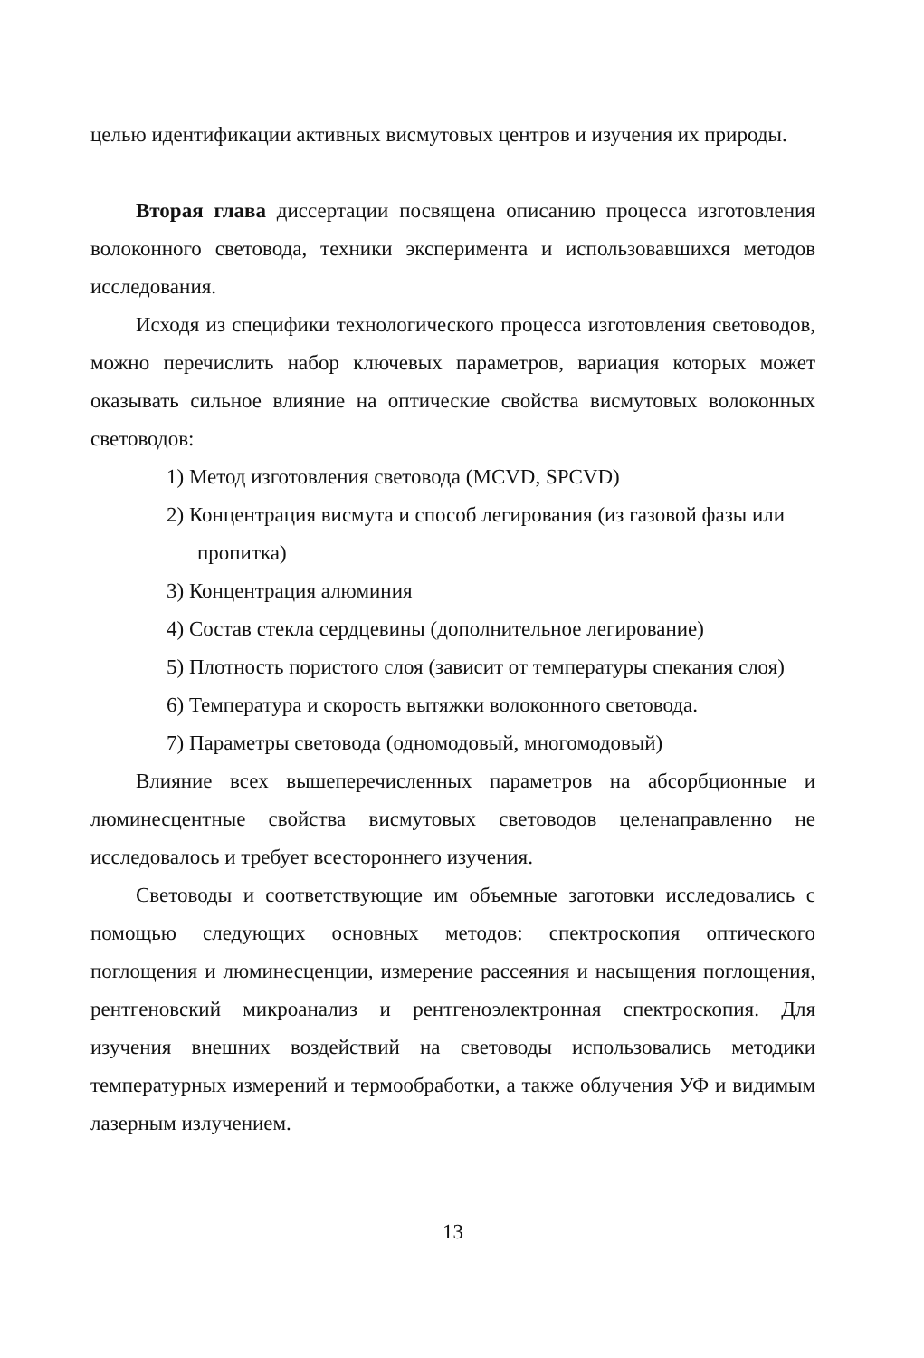целью идентификации активных висмутовых центров и изучения их природы.
Вторая глава диссертации посвящена описанию процесса изготовления волоконного световода, техники эксперимента и использовавшихся методов исследования.
Исходя из специфики технологического процесса изготовления световодов, можно перечислить набор ключевых параметров, вариация которых может оказывать сильное влияние на оптические свойства висмутовых волоконных световодов:
1) Метод изготовления световода (MCVD, SPCVD)
2) Концентрация висмута и способ легирования (из газовой фазы или пропитка)
3) Концентрация алюминия
4) Состав стекла сердцевины (дополнительное легирование)
5) Плотность пористого слоя (зависит от температуры спекания слоя)
6) Температура и скорость вытяжки волоконного световода.
7) Параметры световода (одномодовый, многомодовый)
Влияние всех вышеперечисленных параметров на абсорбционные и люминесцентные свойства висмутовых световодов целенаправленно не исследовалось и требует всестороннего изучения.
Световоды и соответствующие им объемные заготовки исследовались с помощью следующих основных методов: спектроскопия оптического поглощения и люминесценции, измерение рассеяния и насыщения поглощения, рентгеновский микроанализ и рентгеноэлектронная спектроскопия. Для изучения внешних воздействий на световоды использовались методики температурных измерений и термообработки, а также облучения УФ и видимым лазерным излучением.
13